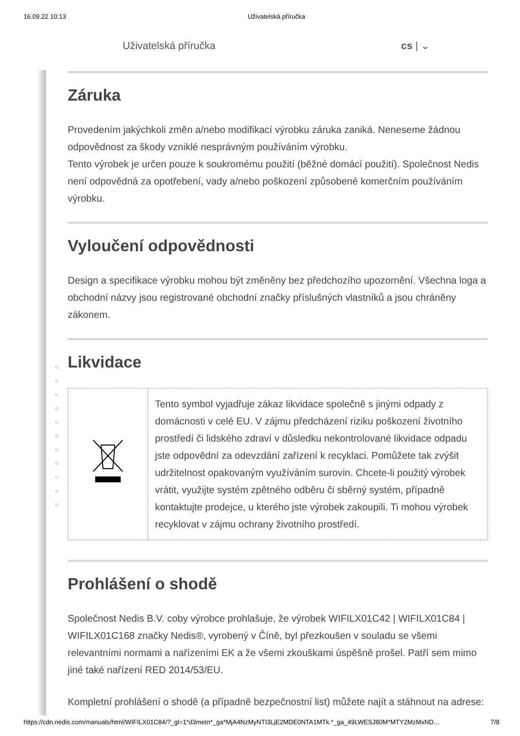16.09.22 10:13 Uživatelská příručka
Uživatelská příručka cs | ⌄
○
○
○
○
○
○
○
○
○
○
○
Záruka
Provedením jakýchkoli změn a/nebo modifikací výrobku záruka zaniká. Neneseme žádnou odpovědnost za škody vzniklé nesprávným používáním výrobku.
Tento výrobek je určen pouze k soukromému použití (běžné domácí použití). Společnost Nedis není odpovědná za opotřebení, vady a/nebo poškození způsobené komerčním používáním výrobku.
Vyloučení odpovědnosti
Design a specifikace výrobku mohou být změněny bez předchozího upozornění. Všechna loga a obchodní názvy jsou registrované obchodní značky příslušných vlastníků a jsou chráněny zákonem.
Likvidace
| | Tento symbol vyjadřuje zákaz likvidace společně s jinými odpady z domácnosti v celé EU. V zájmu předcházení riziku poškození životního prostředí či lidského zdraví v důsledku nekontrolované likvidace odpadu jste odpovědní za odevzdání zařízení k recyklaci. Pomůžete tak zvýšit udržitelnost opakovaným využíváním surovin. Chcete-li použitý výrobek vrátit, využijte systém zpětného odběru či sběrný systém, případně kontaktujte prodejce, u kterého jste výrobek zakoupili. Ti mohou výrobek recyklovat v zájmu ochrany životního prostředí. |
Prohlášení o shodě
Společnost Nedis B.V. coby výrobce prohlašuje, že výrobek WIFILX01C42 | WIFILX01C84 | WIFILX01C168 značky Nedis®, vyrobený v Číně, byl přezkoušen v souladu se všemi relevantními normami a nařízeními EK a že všemi zkouškami úspěšně prošel. Patří sem mimo jiné také nařízení RED 2014/53/EU.
Kompletní prohlášení o shodě (a případně bezpečnostní list) můžete najít a stáhnout na adrese:
https://cdn.nedis.com/manuals/html/WIFILX01C84/?_gl=1*d3metn*_ga*MjA4NzMyNTI3LjE2MDE0NTA1MTk.*_ga_49LWESJ80M*MTY2MzMxND… 7/8